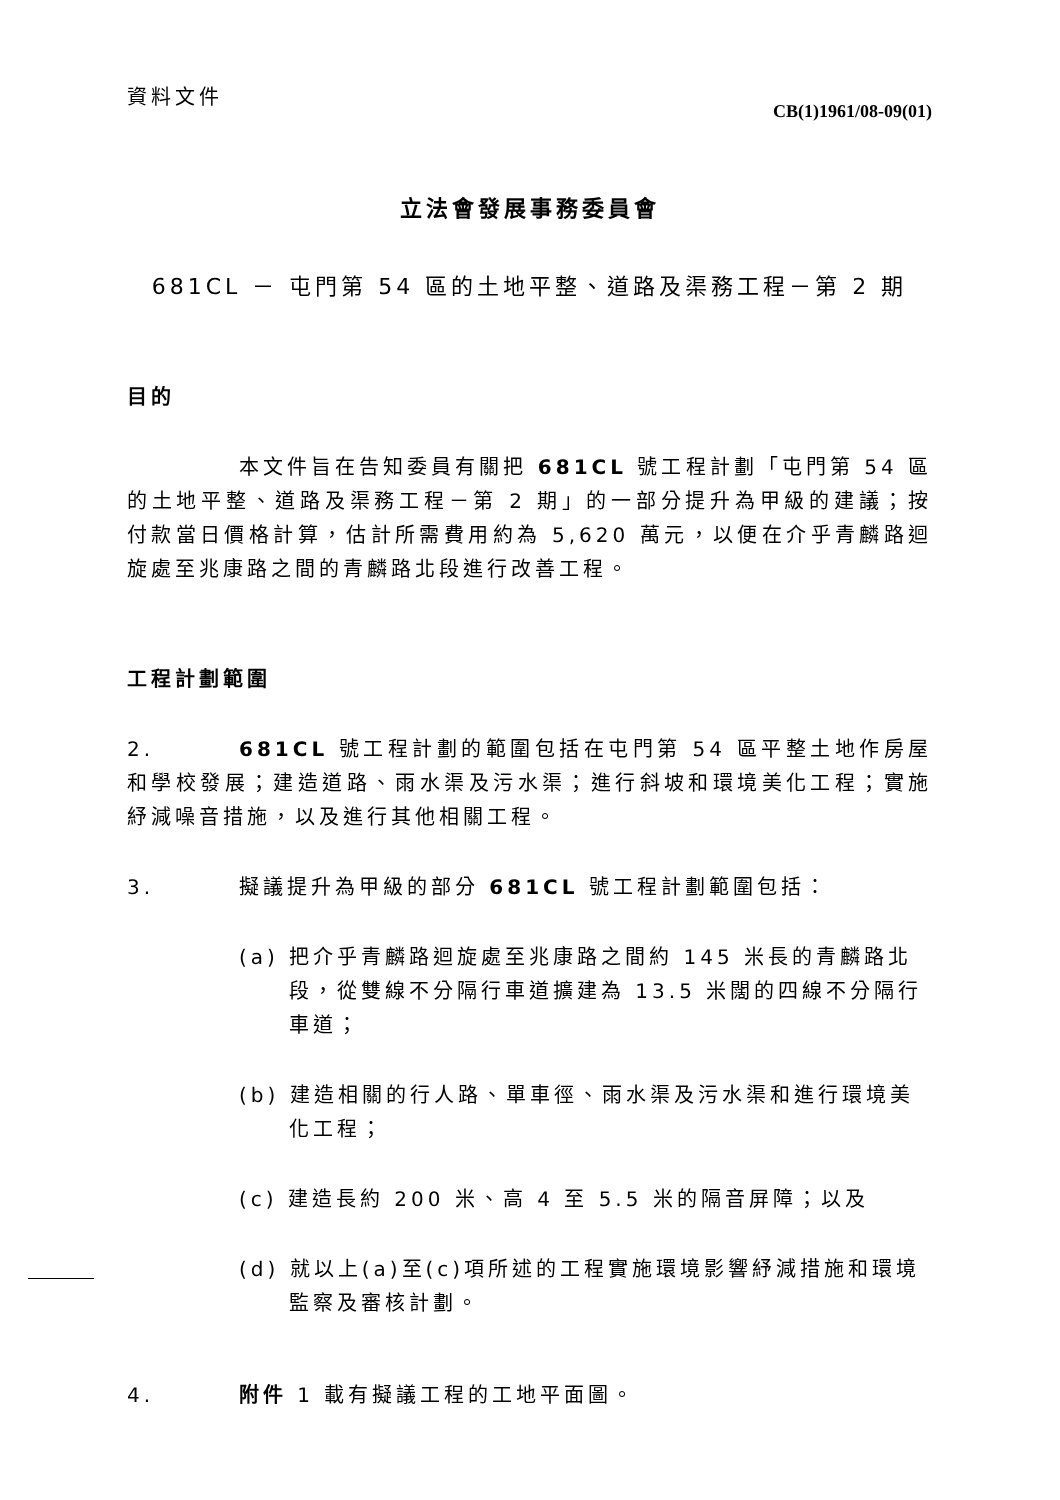資料文件
CB(1)1961/08-09(01)
立法會發展事務委員會
681CL － 屯門第 54 區的土地平整、道路及渠務工程－第 2 期
目的
本文件旨在告知委員有關把 681CL 號工程計劃「屯門第 54 區的土地平整、道路及渠務工程－第 2 期」的一部分提升為甲級的建議；按付款當日價格計算，估計所需費用約為 5,620 萬元，以便在介乎青麟路迴旋處至兆康路之間的青麟路北段進行改善工程。
工程計劃範圍
2. 681CL 號工程計劃的範圍包括在屯門第 54 區平整土地作房屋和學校發展；建造道路、雨水渠及污水渠；進行斜坡和環境美化工程；實施紓減噪音措施，以及進行其他相關工程。
3. 擬議提升為甲級的部分 681CL 號工程計劃範圍包括：
(a) 把介乎青麟路迴旋處至兆康路之間約 145 米長的青麟路北段，從雙線不分隔行車道擴建為 13.5 米闊的四線不分隔行車道；
(b) 建造相關的行人路、單車徑、雨水渠及污水渠和進行環境美化工程；
(c) 建造長約 200 米、高 4 至 5.5 米的隔音屏障；以及
(d) 就以上(a)至(c)項所述的工程實施環境影響紓減措施和環境監察及審核計劃。
4. 附件 1 載有擬議工程的工地平面圖。